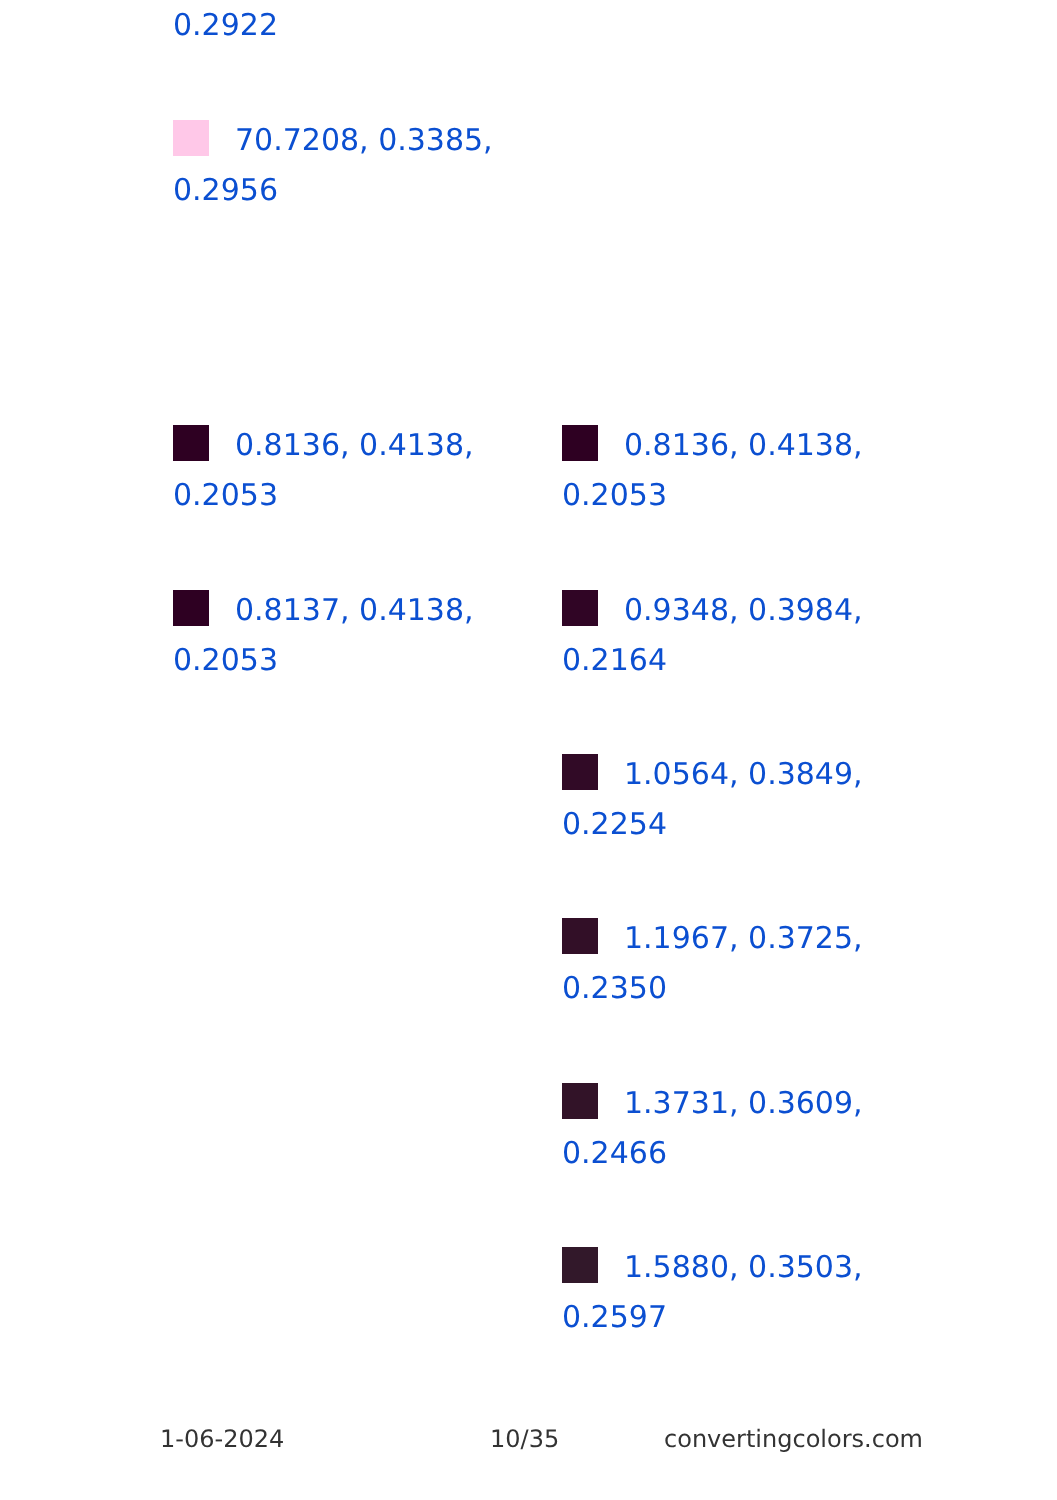0.2922
70.7208, 0.3385, 0.2956
0.8136, 0.4138, 0.2053
0.8136, 0.4138, 0.2053
0.8137, 0.4138, 0.2053
0.9348, 0.3984, 0.2164
1.0564, 0.3849, 0.2254
1.1967, 0.3725, 0.2350
1.3731, 0.3609, 0.2466
1.5880, 0.3503, 0.2597
1-06-2024 10/35 convertingcolors.com